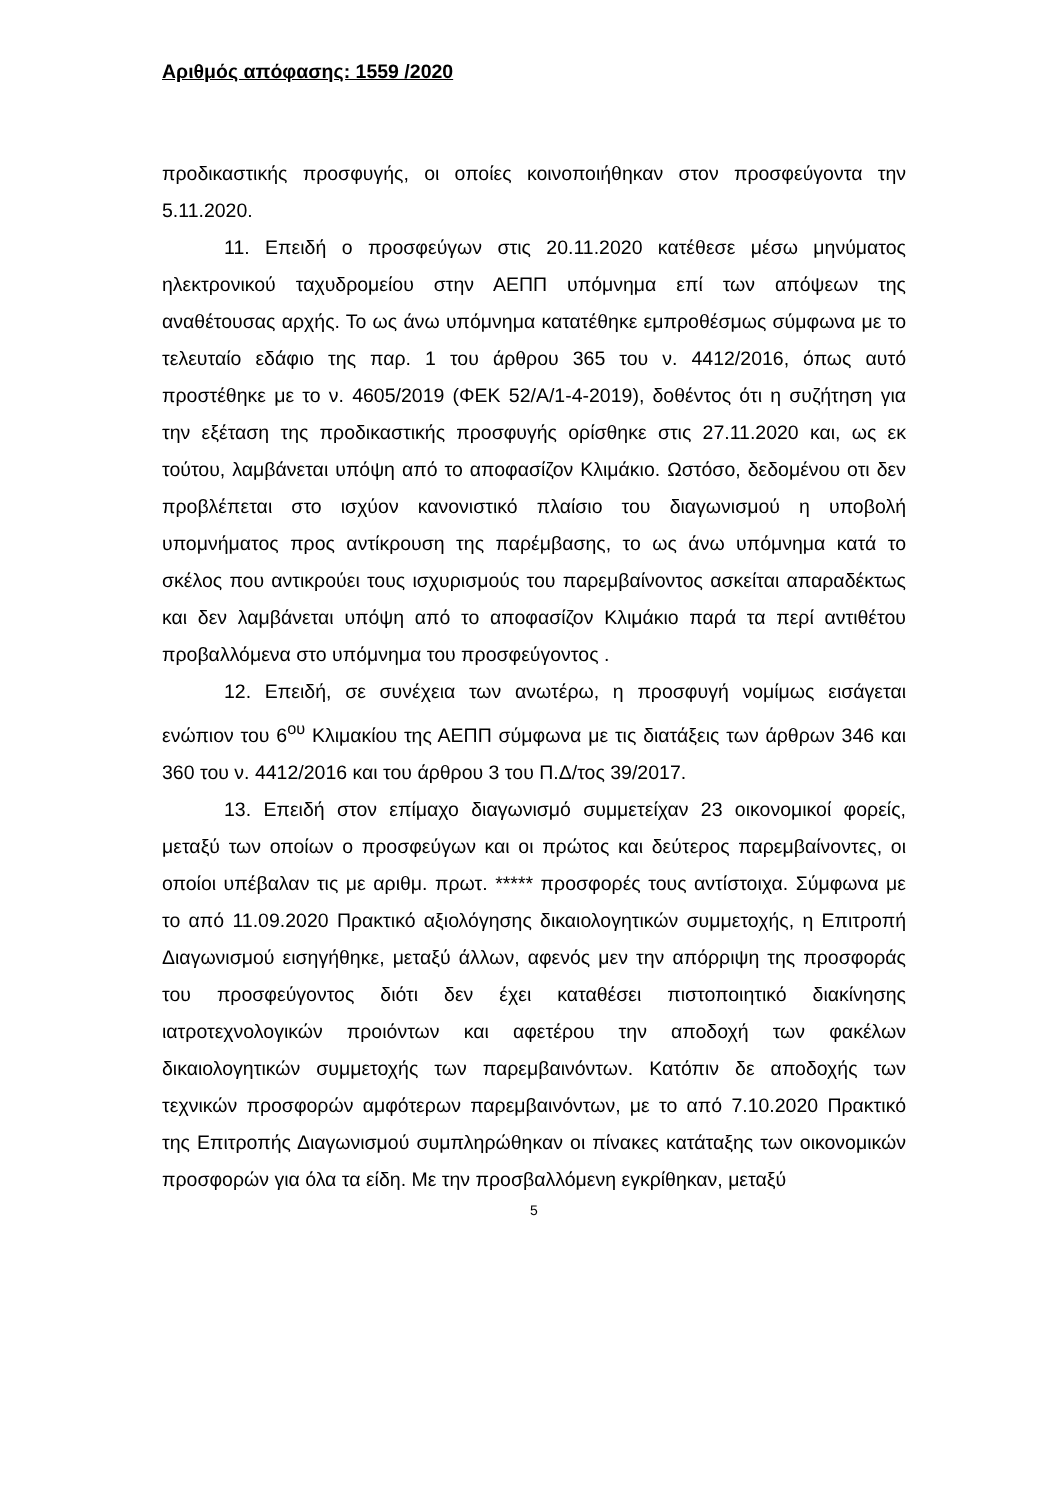Αριθμός απόφασης: 1559 /2020
προδικαστικής προσφυγής, οι οποίες κοινοποιήθηκαν στον προσφεύγοντα την 5.11.2020.
11. Επειδή ο προσφεύγων στις 20.11.2020 κατέθεσε μέσω μηνύματος ηλεκτρονικού ταχυδρομείου στην ΑΕΠΠ υπόμνημα επί των απόψεων της αναθέτουσας αρχής. Το ως άνω υπόμνημα κατατέθηκε εμπροθέσμως σύμφωνα με το τελευταίο εδάφιο της παρ. 1 του άρθρου 365 του ν. 4412/2016, όπως αυτό προστέθηκε με το ν. 4605/2019 (ΦΕΚ 52/Α/1-4-2019), δοθέντος ότι η συζήτηση για την εξέταση της προδικαστικής προσφυγής ορίσθηκε στις 27.11.2020 και, ως εκ τούτου, λαμβάνεται υπόψη από το αποφασίζον Κλιμάκιο. Ωστόσο, δεδομένου οτι δεν προβλέπεται στο ισχύον κανονιστικό πλαίσιο του διαγωνισμού η υποβολή υπομνήματος προς αντίκρουση της παρέμβασης, το ως άνω υπόμνημα κατά το σκέλος που αντικρούει τους ισχυρισμούς του παρεμβαίνοντος ασκείται απαραδέκτως και δεν λαμβάνεται υπόψη από το αποφασίζον Κλιμάκιο παρά τα περί αντιθέτου προβαλλόμενα στο υπόμνημα του προσφεύγοντος .
12. Επειδή, σε συνέχεια των ανωτέρω, η προσφυγή νομίμως εισάγεται ενώπιον του 6<sup>ου</sup> Κλιμακίου της ΑΕΠΠ σύμφωνα με τις διατάξεις των άρθρων 346 και 360 του ν. 4412/2016 και του άρθρου 3 του Π.Δ/τος 39/2017.
13. Επειδή στον επίμαχο διαγωνισμό συμμετείχαν 23 οικονομικοί φορείς, μεταξύ των οποίων ο προσφεύγων και οι πρώτος και δεύτερος παρεμβαίνοντες, οι οποίοι υπέβαλαν τις με αριθμ. πρωτ. ***** προσφορές τους αντίστοιχα. Σύμφωνα με το από 11.09.2020 Πρακτικό αξιολόγησης δικαιολογητικών συμμετοχής, η Επιτροπή Διαγωνισμού εισηγήθηκε, μεταξύ άλλων, αφενός μεν την απόρριψη της προσφοράς του προσφεύγοντος διότι δεν έχει καταθέσει πιστοποιητικό διακίνησης ιατροτεχνολογικών προιόντων και αφετέρου την αποδοχή των φακέλων δικαιολογητικών συμμετοχής των παρεμβαινόντων. Κατόπιν δε αποδοχής των τεχνικών προσφορών αμφότερων παρεμβαινόντων, με το από 7.10.2020 Πρακτικό της Επιτροπής Διαγωνισμού συμπληρώθηκαν οι πίνακες κατάταξης των οικονομικών προσφορών για όλα τα είδη. Με την προσβαλλόμενη εγκρίθηκαν, μεταξύ
5